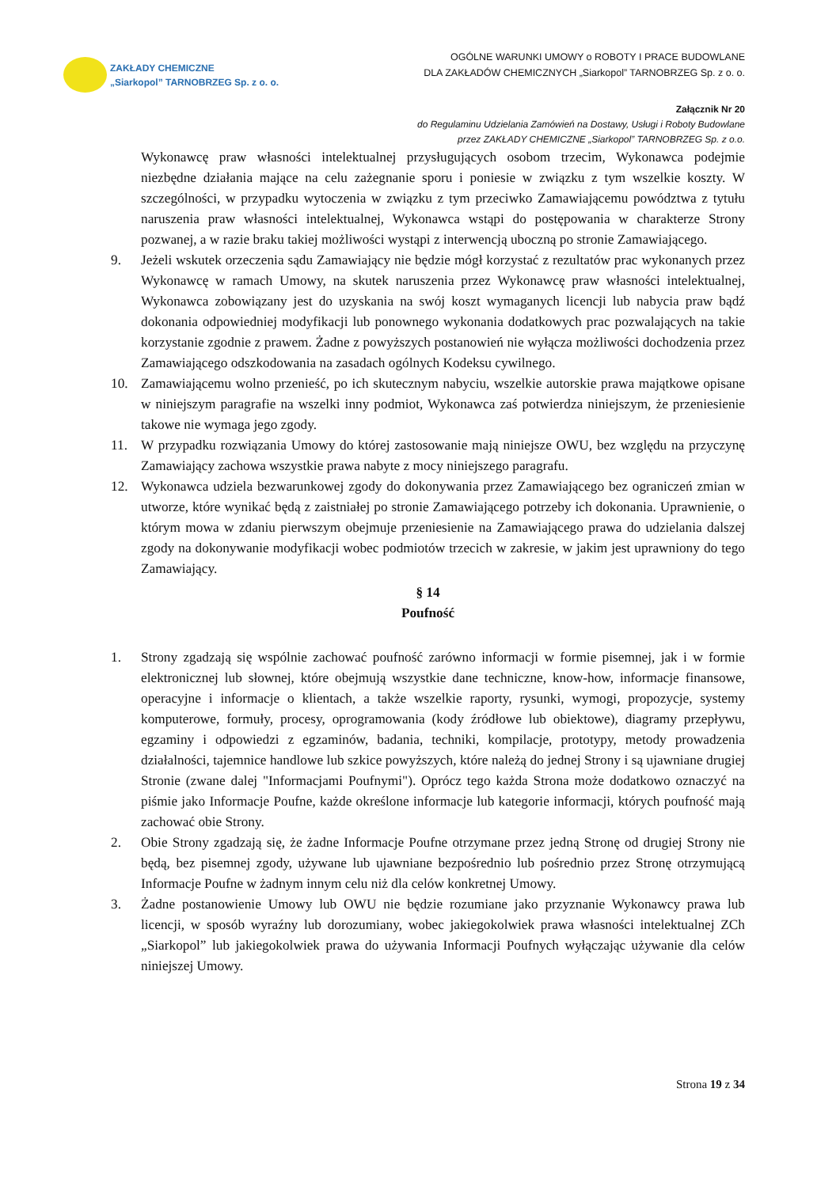ZAKŁADY CHEMICZNE
„Siarkopol” TARNOBRZEG Sp. z o. o.
OGÓLNE WARUNKI UMOWY o ROBOTY I PRACE BUDOWLANE
DLA ZAKŁADÓW CHEMICZNYCH „Siarkopol” TARNOBRZEG Sp. z o. o.
Załącznik Nr 20
do Regulaminu Udzielania Zamówień na Dostawy, Usługi i Roboty Budowlane
przez ZAKŁADY CHEMICZNE „Siarkopol” TARNOBRZEG Sp. z o.o.
Wykonawcę praw własności intelektualnej przysługujących osobom trzecim, Wykonawca podejmie niezbędne działania mające na celu zażegnanie sporu i poniesie w związku z tym wszelkie koszty. W szczególności, w przypadku wytoczenia w związku z tym przeciwko Zamawiającemu powództwa z tytułu naruszenia praw własności intelektualnej, Wykonawca wstąpi do postępowania w charakterze Strony pozwanej, a w razie braku takiej możliwości wystąpi z interwencją uboczną po stronie Zamawiającego.
9. Jeżeli wskutek orzeczenia sądu Zamawiający nie będzie mógł korzystać z rezultatów prac wykonanych przez Wykonawcę w ramach Umowy, na skutek naruszenia przez Wykonawcę praw własności intelektualnej, Wykonawca zobowiązany jest do uzyskania na swój koszt wymaganych licencji lub nabycia praw bądź dokonania odpowiedniej modyfikacji lub ponownego wykonania dodatkowych prac pozwalających na takie korzystanie zgodnie z prawem. Żadne z powyższych postanowień nie wyłącza możliwości dochodzenia przez Zamawiającego odszkodowania na zasadach ogólnych Kodeksu cywilnego.
10. Zamawiającemu wolno przenieść, po ich skutecznym nabyciu, wszelkie autorskie prawa majątkowe opisane w niniejszym paragrafie na wszelki inny podmiot, Wykonawca zaś potwierdza niniejszym, że przeniesienie takowe nie wymaga jego zgody.
11. W przypadku rozwiązania Umowy do której zastosowanie mają niniejsze OWU, bez względu na przyczynę Zamawiający zachowa wszystkie prawa nabyte z mocy niniejszego paragrafu.
12. Wykonawca udziela bezwarunkowej zgody do dokonywania przez Zamawiającego bez ograniczeń zmian w utworze, które wynikać będą z zaistniałej po stronie Zamawiającego potrzeby ich dokonania. Uprawnienie, o którym mowa w zdaniu pierwszym obejmuje przeniesienie na Zamawiającego prawa do udzielania dalszej zgody na dokonywanie modyfikacji wobec podmiotów trzecich w zakresie, w jakim jest uprawniony do tego Zamawiający.
§ 14
Poufność
1. Strony zgadzają się wspólnie zachować poufność zarówno informacji w formie pisemnej, jak i w formie elektronicznej lub słownej, które obejmują wszystkie dane techniczne, know-how, informacje finansowe, operacyjne i informacje o klientach, a także wszelkie raporty, rysunki, wymogi, propozycje, systemy komputerowe, formuły, procesy, oprogramowania (kody źródłowe lub obiektowe), diagramy przepływu, egzaminy i odpowiedzi z egzaminów, badania, techniki, kompilacje, prototypy, metody prowadzenia działalności, tajemnice handlowe lub szkice powyższych, które należą do jednej Strony i są ujawniane drugiej Stronie (zwane dalej "Informacjami Poufnymi"). Oprócz tego każda Strona może dodatkowo oznaczyć na piśmie jako Informacje Poufne, każde określone informacje lub kategorie informacji, których poufność mają zachować obie Strony.
2. Obie Strony zgadzają się, że żadne Informacje Poufne otrzymane przez jedną Stronę od drugiej Strony nie będą, bez pisemnej zgody, używane lub ujawniane bezpośrednio lub pośrednio przez Stronę otrzymującą Informacje Poufne w żadnym innym celu niż dla celów konkretnej Umowy.
3. Żadne postanowienie Umowy lub OWU nie będzie rozumiane jako przyznanie Wykonawcy prawa lub licencji, w sposób wyraźny lub dorozumiany, wobec jakiegokolwiek prawa własności intelektualnej ZCh „Siarkopol” lub jakiegokolwiek prawa do używania Informacji Poufnych wyłączając używanie dla celów niniejszej Umowy.
Strona 19 z 34